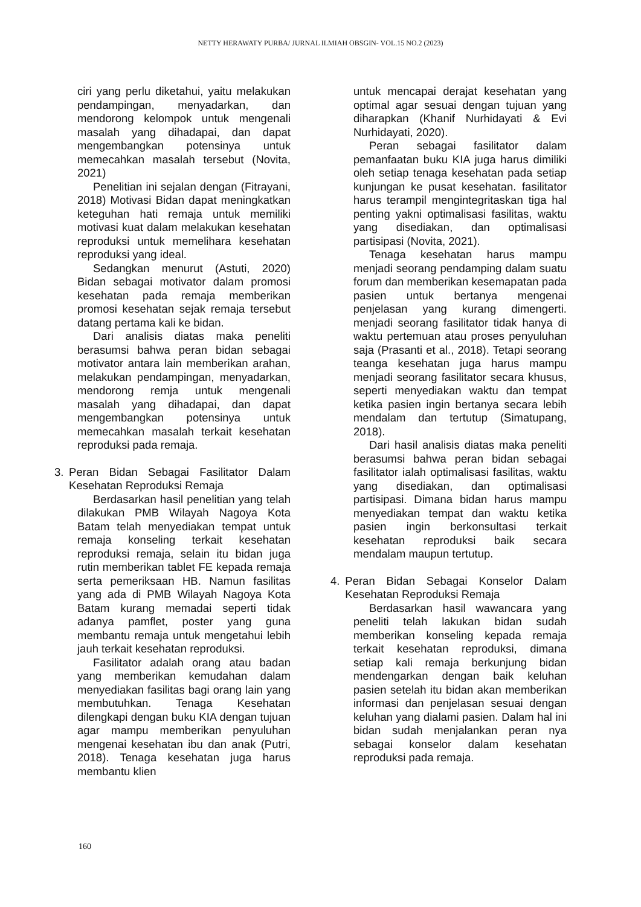NETTY HERAWATY PURBA/ JURNAL ILMIAH OBSGIN- VOL.15 NO.2 (2023)
ciri yang perlu diketahui, yaitu melakukan pendampingan, menyadarkan, dan mendorong kelompok untuk mengenali masalah yang dihadapai, dan dapat mengembangkan potensinya untuk memecahkan masalah tersebut (Novita, 2021)
Penelitian ini sejalan dengan (Fitrayani, 2018) Motivasi Bidan dapat meningkatkan keteguhan hati remaja untuk memiliki motivasi kuat dalam melakukan kesehatan reproduksi untuk memelihara kesehatan reproduksi yang ideal.
Sedangkan menurut (Astuti, 2020) Bidan sebagai motivator dalam promosi kesehatan pada remaja memberikan promosi kesehatan sejak remaja tersebut datang pertama kali ke bidan.
Dari analisis diatas maka peneliti berasumsi bahwa peran bidan sebagai motivator antara lain memberikan arahan, melakukan pendampingan, menyadarkan, mendorong remja untuk mengenali masalah yang dihadapai, dan dapat mengembangkan potensinya untuk memecahkan masalah terkait kesehatan reproduksi pada remaja.
3. Peran Bidan Sebagai Fasilitator Dalam Kesehatan Reproduksi Remaja
Berdasarkan hasil penelitian yang telah dilakukan PMB Wilayah Nagoya Kota Batam telah menyediakan tempat untuk remaja konseling terkait kesehatan reproduksi remaja, selain itu bidan juga rutin memberikan tablet FE kepada remaja serta pemeriksaan HB. Namun fasilitas yang ada di PMB Wilayah Nagoya Kota Batam kurang memadai seperti tidak adanya pamflet, poster yang guna membantu remaja untuk mengetahui lebih jauh terkait kesehatan reproduksi.
Fasilitator adalah orang atau badan yang memberikan kemudahan dalam menyediakan fasilitas bagi orang lain yang membutuhkan. Tenaga Kesehatan dilengkapi dengan buku KIA dengan tujuan agar mampu memberikan penyuluhan mengenai kesehatan ibu dan anak (Putri, 2018). Tenaga kesehatan juga harus membantu klien
untuk mencapai derajat kesehatan yang optimal agar sesuai dengan tujuan yang diharapkan (Khanif Nurhidayati & Evi Nurhidayati, 2020).
Peran sebagai fasilitator dalam pemanfaatan buku KIA juga harus dimiliki oleh setiap tenaga kesehatan pada setiap kunjungan ke pusat kesehatan. fasilitator harus terampil mengintegritaskan tiga hal penting yakni optimalisasi fasilitas, waktu yang disediakan, dan optimalisasi partisipasi (Novita, 2021).
Tenaga kesehatan harus mampu menjadi seorang pendamping dalam suatu forum dan memberikan kesemapatan pada pasien untuk bertanya mengenai penjelasan yang kurang dimengerti. menjadi seorang fasilitator tidak hanya di waktu pertemuan atau proses penyuluhan saja (Prasanti et al., 2018). Tetapi seorang teanga kesehatan juga harus mampu menjadi seorang fasilitator secara khusus, seperti menyediakan waktu dan tempat ketika pasien ingin bertanya secara lebih mendalam dan tertutup (Simatupang, 2018).
Dari hasil analisis diatas maka peneliti berasumsi bahwa peran bidan sebagai fasilitator ialah optimalisasi fasilitas, waktu yang disediakan, dan optimalisasi partisipasi. Dimana bidan harus mampu menyediakan tempat dan waktu ketika pasien ingin berkonsultasi terkait kesehatan reproduksi baik secara mendalam maupun tertutup.
4. Peran Bidan Sebagai Konselor Dalam Kesehatan Reproduksi Remaja
Berdasarkan hasil wawancara yang peneliti telah lakukan bidan sudah memberikan konseling kepada remaja terkait kesehatan reproduksi, dimana setiap kali remaja berkunjung bidan mendengarkan dengan baik keluhan pasien setelah itu bidan akan memberikan informasi dan penjelasan sesuai dengan keluhan yang dialami pasien. Dalam hal ini bidan sudah menjalankan peran nya sebagai konselor dalam kesehatan reproduksi pada remaja.
160